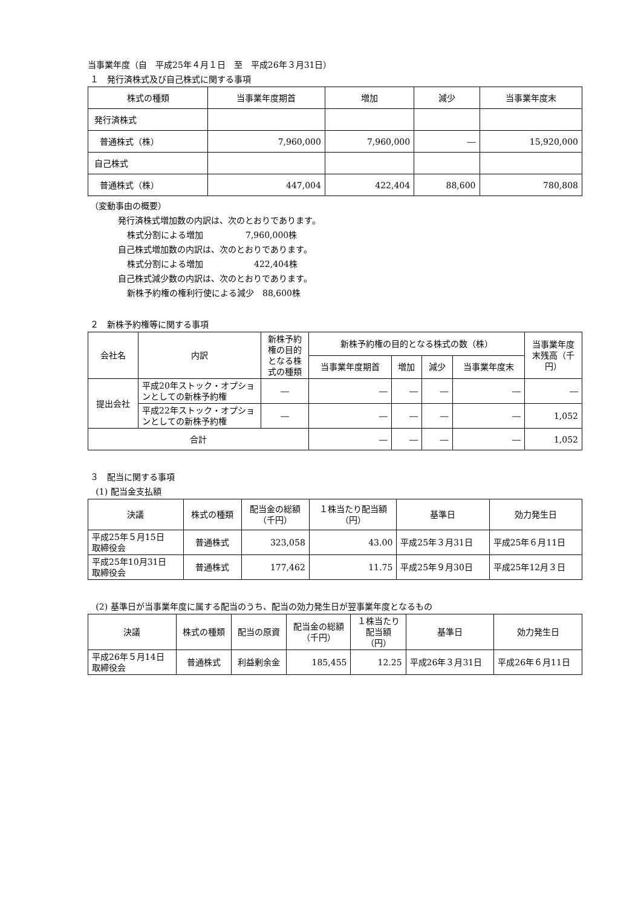当事業年度（自　平成25年４月１日　至　平成26年３月31日）
１　発行済株式及び自己株式に関する事項
| 株式の種類 | 当事業年度期首 | 増加 | 減少 | 当事業年度末 |
| --- | --- | --- | --- | --- |
| 発行済株式 | | | | |
| 普通株式（株） | 7,960,000 | 7,960,000 | ― | 15,920,000 |
| 自己株式 | | | | |
| 普通株式（株） | 447,004 | 422,404 | 88,600 | 780,808 |
（変動事由の概要）
発行済株式増加数の内訳は、次のとおりであります。
株式分割による増加　　　　　7,960,000株
自己株式増加数の内訳は、次のとおりであります。
株式分割による増加　　　　　　422,404株
自己株式減少数の内訳は、次のとおりであります。
新株予約権の権利行使による減少　88,600株
２　新株予約権等に関する事項
| 会社名 | 内訳 | 新株予約権の目的となる株式の種類 | 新株予約権の目的となる株式の数（株） | | | | 当事業年度末残高（千円） |
| --- | --- | --- | --- | --- | --- | --- | --- |
| | | | 当事業年度期首 | 増加 | 減少 | 当事業年度末 | |
| 提出会社 | 平成20年ストック・オプションとしての新株予約権 | ― | ― | ― | ― | ― | ― |
| | 平成22年ストック・オプションとしての新株予約権 | ― | ― | ― | ― | ― | 1,052 |
| 合計 | | | ― | ― | ― | ― | 1,052 |
３　配当に関する事項
(1) 配当金支払額
| 決議 | 株式の種類 | 配当金の総額 （千円） | １株当たり配当額 （円） | 基準日 | 効力発生日 |
| --- | --- | --- | --- | --- | --- |
| 平成25年５月15日 取締役会 | 普通株式 | 323,058 | 43.00 | 平成25年３月31日 | 平成25年６月11日 |
| 平成25年10月31日 取締役会 | 普通株式 | 177,462 | 11.75 | 平成25年９月30日 | 平成25年12月３日 |
(2) 基準日が当事業年度に属する配当のうち、配当の効力発生日が翌事業年度となるもの
| 決議 | 株式の種類 | 配当の原資 | 配当金の総額 （千円） | １株当たり 配当額 （円） | 基準日 | 効力発生日 |
| --- | --- | --- | --- | --- | --- | --- |
| 平成26年５月14日 取締役会 | 普通株式 | 利益剰余金 | 185,455 | 12.25 | 平成26年３月31日 | 平成26年６月11日 |